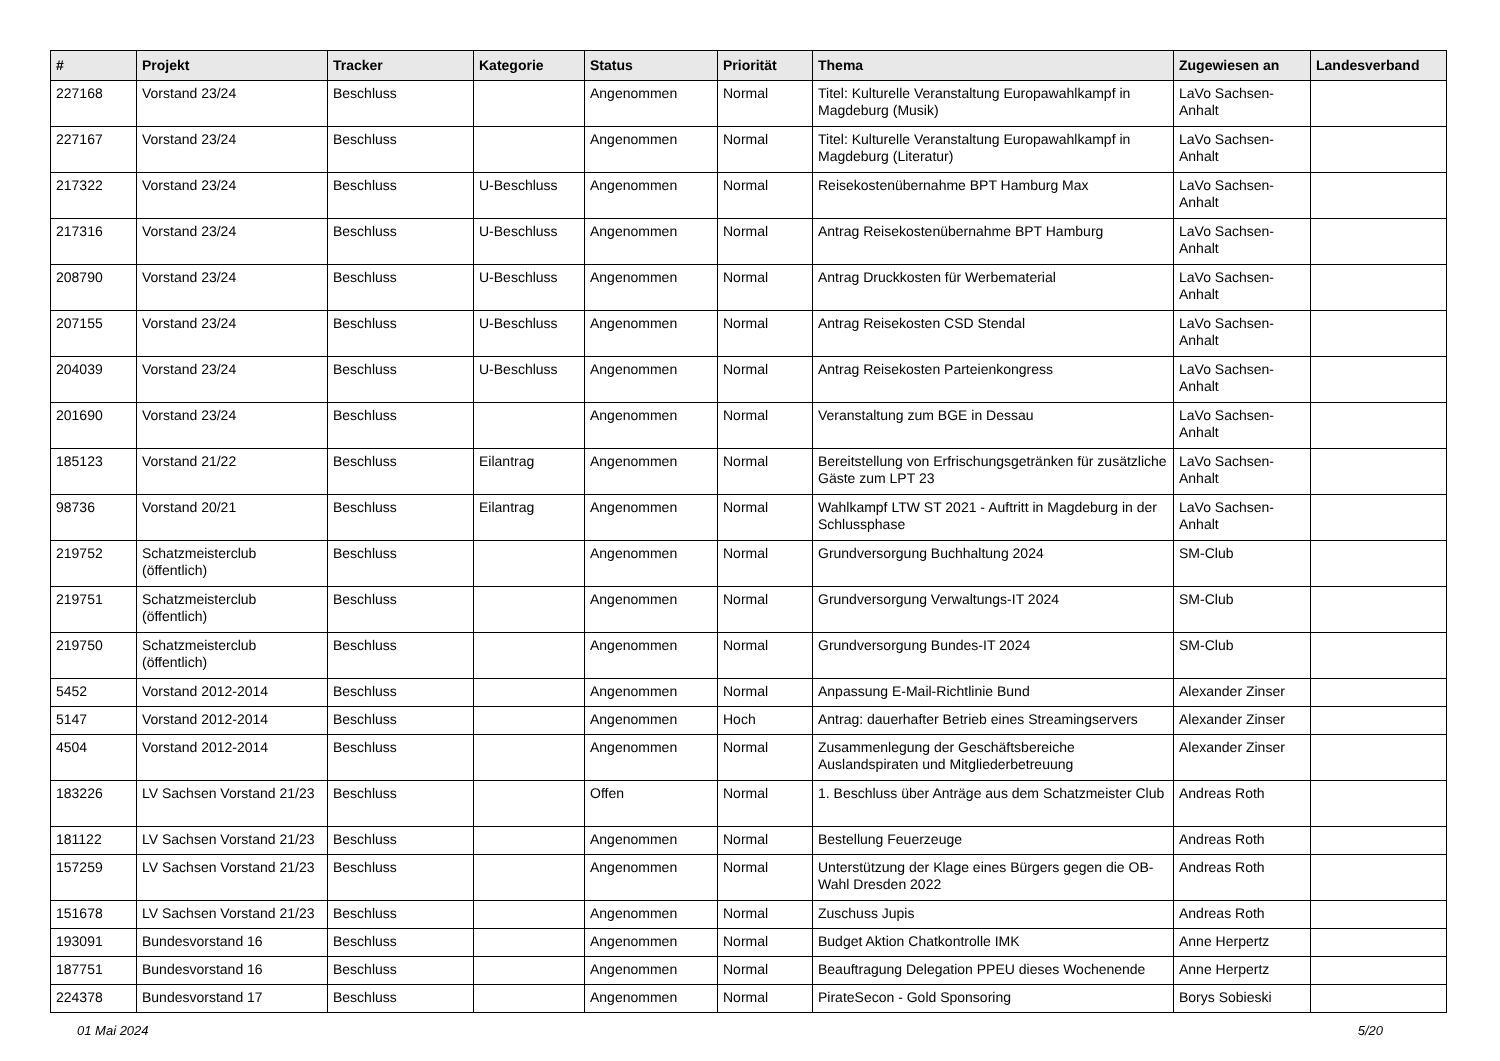| # | Projekt | Tracker | Kategorie | Status | Priorität | Thema | Zugewiesen an | Landesverband |
| --- | --- | --- | --- | --- | --- | --- | --- | --- |
| 227168 | Vorstand 23/24 | Beschluss | | Angenommen | Normal | Titel: Kulturelle Veranstaltung Europawahlkampf in Magdeburg (Musik) | LaVo Sachsen-Anhalt | |
| 227167 | Vorstand 23/24 | Beschluss | | Angenommen | Normal | Titel: Kulturelle Veranstaltung Europawahlkampf in Magdeburg (Literatur) | LaVo Sachsen-Anhalt | |
| 217322 | Vorstand 23/24 | Beschluss | U-Beschluss | Angenommen | Normal | Reisekostenübernahme BPT Hamburg Max | LaVo Sachsen-Anhalt | |
| 217316 | Vorstand 23/24 | Beschluss | U-Beschluss | Angenommen | Normal | Antrag Reisekostenübernahme BPT Hamburg | LaVo Sachsen-Anhalt | |
| 208790 | Vorstand 23/24 | Beschluss | U-Beschluss | Angenommen | Normal | Antrag Druckkosten für Werbematerial | LaVo Sachsen-Anhalt | |
| 207155 | Vorstand 23/24 | Beschluss | U-Beschluss | Angenommen | Normal | Antrag Reisekosten CSD Stendal | LaVo Sachsen-Anhalt | |
| 204039 | Vorstand 23/24 | Beschluss | U-Beschluss | Angenommen | Normal | Antrag Reisekosten Parteienkongress | LaVo Sachsen-Anhalt | |
| 201690 | Vorstand 23/24 | Beschluss | | Angenommen | Normal | Veranstaltung zum BGE in Dessau | LaVo Sachsen-Anhalt | |
| 185123 | Vorstand 21/22 | Beschluss | Eilantrag | Angenommen | Normal | Bereitstellung von Erfrischungsgetränken für zusätzliche Gäste zum LPT 23 | LaVo Sachsen-Anhalt | |
| 98736 | Vorstand 20/21 | Beschluss | Eilantrag | Angenommen | Normal | Wahlkampf LTW ST 2021 - Auftritt in Magdeburg in der Schlussphase | LaVo Sachsen-Anhalt | |
| 219752 | Schatzmeisterclub (öffentlich) | Beschluss | | Angenommen | Normal | Grundversorgung Buchhaltung 2024 | SM-Club | |
| 219751 | Schatzmeisterclub (öffentlich) | Beschluss | | Angenommen | Normal | Grundversorgung Verwaltungs-IT 2024 | SM-Club | |
| 219750 | Schatzmeisterclub (öffentlich) | Beschluss | | Angenommen | Normal | Grundversorgung Bundes-IT 2024 | SM-Club | |
| 5452 | Vorstand 2012-2014 | Beschluss | | Angenommen | Normal | Anpassung E-Mail-Richtlinie Bund | Alexander Zinser | |
| 5147 | Vorstand 2012-2014 | Beschluss | | Angenommen | Hoch | Antrag: dauerhafter Betrieb eines Streamingservers | Alexander Zinser | |
| 4504 | Vorstand 2012-2014 | Beschluss | | Angenommen | Normal | Zusammenlegung der Geschäftsbereiche Auslandspiraten und Mitgliederbetreuung | Alexander Zinser | |
| 183226 | LV Sachsen Vorstand 21/23 | Beschluss | | Offen | Normal | 1. Beschluss über Anträge aus dem Schatzmeister Club | Andreas Roth | |
| 181122 | LV Sachsen Vorstand 21/23 | Beschluss | | Angenommen | Normal | Bestellung Feuerzeuge | Andreas Roth | |
| 157259 | LV Sachsen Vorstand 21/23 | Beschluss | | Angenommen | Normal | Unterstützung der Klage eines Bürgers gegen die OB-Wahl Dresden 2022 | Andreas Roth | |
| 151678 | LV Sachsen Vorstand 21/23 | Beschluss | | Angenommen | Normal | Zuschuss Jupis | Andreas Roth | |
| 193091 | Bundesvorstand 16 | Beschluss | | Angenommen | Normal | Budget Aktion Chatkontrolle IMK | Anne Herpertz | |
| 187751 | Bundesvorstand 16 | Beschluss | | Angenommen | Normal | Beauftragung Delegation PPEU dieses Wochenende | Anne Herpertz | |
| 224378 | Bundesvorstand 17 | Beschluss | | Angenommen | Normal | PirateSecon - Gold Sponsoring | Borys Sobieski | |
01 Mai 2024 5/20